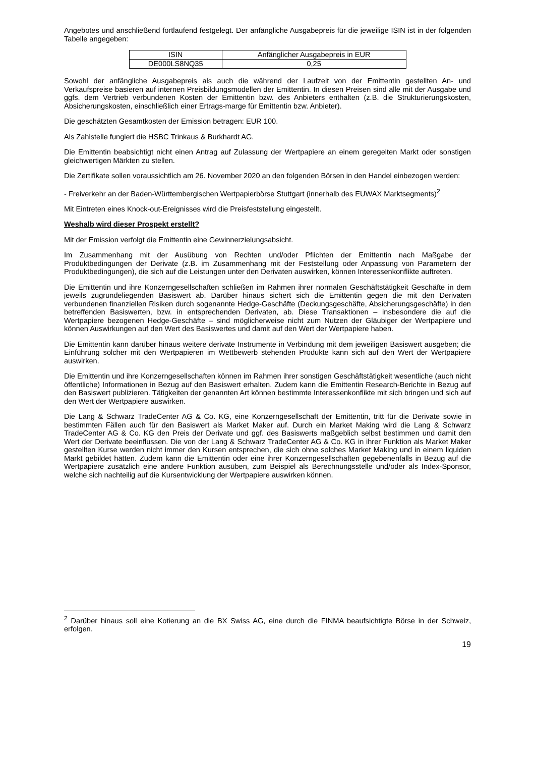Angebotes und anschließend fortlaufend festgelegt. Der anfängliche Ausgabepreis für die jeweilige ISIN ist in der folgenden Tabelle angegeben:
| ISIN | Anfänglicher Ausgabepreis in EUR |
| DE000LS8NQ35 | 0,25 |
Sowohl der anfängliche Ausgabepreis als auch die während der Laufzeit von der Emittentin gestellten An- und Verkaufspreise basieren auf internen Preisbildungsmodellen der Emittentin. In diesen Preisen sind alle mit der Ausgabe und ggfs. dem Vertrieb verbundenen Kosten der Emittentin bzw. des Anbieters enthalten (z.B. die Strukturierungskosten, Absicherungskosten, einschließlich einer Ertrags-marge für Emittentin bzw. Anbieter).
Die geschätzten Gesamtkosten der Emission betragen: EUR 100.
Als Zahlstelle fungiert die HSBC Trinkaus & Burkhardt AG.
Die Emittentin beabsichtigt nicht einen Antrag auf Zulassung der Wertpapiere an einem geregelten Markt oder sonstigen gleichwertigen Märkten zu stellen.
Die Zertifikate sollen voraussichtlich am 26. November 2020 an den folgenden Börsen in den Handel einbezogen werden:
- Freiverkehr an der Baden-Württembergischen Wertpapierbörse Stuttgart (innerhalb des EUWAX Marktsegments)<sup>2</sup>
Mit Eintreten eines Knock-out-Ereignisses wird die Preisfeststellung eingestellt.
Weshalb wird dieser Prospekt erstellt?
Mit der Emission verfolgt die Emittentin eine Gewinnerzielungsabsicht.
Im Zusammenhang mit der Ausübung von Rechten und/oder Pflichten der Emittentin nach Maßgabe der Produktbedingungen der Derivate (z.B. im Zusammenhang mit der Feststellung oder Anpassung von Parametern der Produktbedingungen), die sich auf die Leistungen unter den Derivaten auswirken, können Interessenkonflikte auftreten.
Die Emittentin und ihre Konzerngesellschaften schließen im Rahmen ihrer normalen Geschäftstätigkeit Geschäfte in dem jeweils zugrundeliegenden Basiswert ab. Darüber hinaus sichert sich die Emittentin gegen die mit den Derivaten verbundenen finanziellen Risiken durch sogenannte Hedge-Geschäfte (Deckungsgeschäfte, Absicherungsgeschäfte) in den betreffenden Basiswerten, bzw. in entsprechenden Derivaten, ab. Diese Transaktionen – insbesondere die auf die Wertpapiere bezogenen Hedge-Geschäfte – sind möglicherweise nicht zum Nutzen der Gläubiger der Wertpapiere und können Auswirkungen auf den Wert des Basiswertes und damit auf den Wert der Wertpapiere haben.
Die Emittentin kann darüber hinaus weitere derivate Instrumente in Verbindung mit dem jeweiligen Basiswert ausgeben; die Einführung solcher mit den Wertpapieren im Wettbewerb stehenden Produkte kann sich auf den Wert der Wertpapiere auswirken.
Die Emittentin und ihre Konzerngesellschaften können im Rahmen ihrer sonstigen Geschäftstätigkeit wesentliche (auch nicht öffentliche) Informationen in Bezug auf den Basiswert erhalten. Zudem kann die Emittentin Research-Berichte in Bezug auf den Basiswert publizieren. Tätigkeiten der genannten Art können bestimmte Interessenkonflikte mit sich bringen und sich auf den Wert der Wertpapiere auswirken.
Die Lang & Schwarz TradeCenter AG & Co. KG, eine Konzerngesellschaft der Emittentin, tritt für die Derivate sowie in bestimmten Fällen auch für den Basiswert als Market Maker auf. Durch ein Market Making wird die Lang & Schwarz TradeCenter AG & Co. KG den Preis der Derivate und ggf. des Basiswerts maßgeblich selbst bestimmen und damit den Wert der Derivate beeinflussen. Die von der Lang & Schwarz TradeCenter AG & Co. KG in ihrer Funktion als Market Maker gestellten Kurse werden nicht immer den Kursen entsprechen, die sich ohne solches Market Making und in einem liquiden Markt gebildet hätten. Zudem kann die Emittentin oder eine ihrer Konzerngesellschaften gegebenenfalls in Bezug auf die Wertpapiere zusätzlich eine andere Funktion ausüben, zum Beispiel als Berechnungsstelle und/oder als Index-Sponsor, welche sich nachteilig auf die Kursentwicklung der Wertpapiere auswirken können.
<sup>2</sup> Darüber hinaus soll eine Kotierung an die BX Swiss AG, eine durch die FINMA beaufsichtigte Börse in der Schweiz, erfolgen.
19